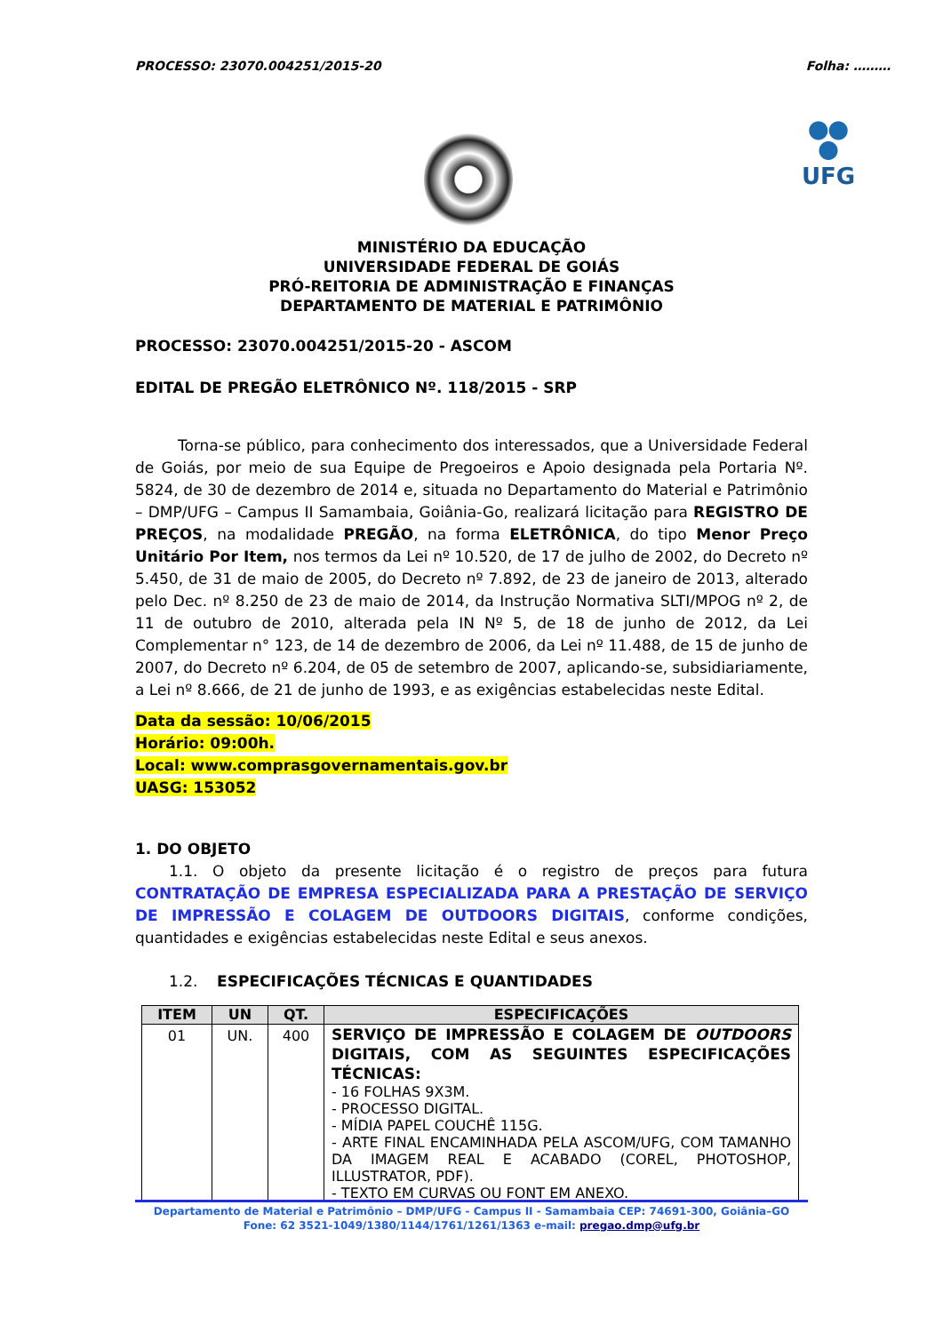PROCESSO: 23070.004251/2015-20 Folha: ………
UFG
MINISTÉRIO DA EDUCAÇÃO
UNIVERSIDADE FEDERAL DE GOIÁS
PRÓ-REITORIA DE ADMINISTRAÇÃO E FINANÇAS
DEPARTAMENTO DE MATERIAL E PATRIMÔNIO
PROCESSO: 23070.004251/2015-20 - ASCOM
EDITAL DE PREGÃO ELETRÔNICO Nº. 118/2015 - SRP
Torna-se público, para conhecimento dos interessados, que a Universidade Federal de Goiás, por meio de sua Equipe de Pregoeiros e Apoio designada pela Portaria Nº. 5824, de 30 de dezembro de 2014 e, situada no Departamento do Material e Patrimônio – DMP/UFG – Campus II Samambaia, Goiânia-Go, realizará licitação para REGISTRO DE PREÇOS, na modalidade PREGÃO, na forma ELETRÔNICA, do tipo Menor Preço Unitário Por Item, nos termos da Lei nº 10.520, de 17 de julho de 2002, do Decreto nº 5.450, de 31 de maio de 2005, do Decreto nº 7.892, de 23 de janeiro de 2013, alterado pelo Dec. nº 8.250 de 23 de maio de 2014, da Instrução Normativa SLTI/MPOG nº 2, de 11 de outubro de 2010, alterada pela IN Nº 5, de 18 de junho de 2012, da Lei Complementar n° 123, de 14 de dezembro de 2006, da Lei nº 11.488, de 15 de junho de 2007, do Decreto nº 6.204, de 05 de setembro de 2007, aplicando-se, subsidiariamente, a Lei nº 8.666, de 21 de junho de 1993, e as exigências estabelecidas neste Edital.
Data da sessão: 10/06/2015
Horário: 09:00h.
Local: www.comprasgovernamentais.gov.br
UASG: 153052
1. DO OBJETO
1.1. O objeto da presente licitação é o registro de preços para futura CONTRATAÇÃO DE EMPRESA ESPECIALIZADA PARA A PRESTAÇÃO DE SERVIÇO DE IMPRESSÃO E COLAGEM DE OUTDOORS DIGITAIS, conforme condições, quantidades e exigências estabelecidas neste Edital e seus anexos.
1.2. ESPECIFICAÇÕES TÉCNICAS E QUANTIDADES
| ITEM | UN | QT. | ESPECIFICAÇÕES |
| --- | --- | --- | --- |
| 01 | UN. | 400 | SERVIÇO DE IMPRESSÃO E COLAGEM DE OUTDOORS DIGITAIS, COM AS SEGUINTES ESPECIFICAÇÕES TÉCNICAS: - 16 FOLHAS 9X3M. - PROCESSO DIGITAL. - MÍDIA PAPEL COUCHÊ 115G. - ARTE FINAL ENCAMINHADA PELA ASCOM/UFG, COM TAMANHO DA IMAGEM REAL E ACABADO (COREL, PHOTOSHOP, ILLUSTRATOR, PDF). - TEXTO EM CURVAS OU FONT EM ANEXO. |
Departamento de Material e Patrimônio – DMP/UFG - Campus II - Samambaia CEP: 74691-300, Goiânia–GO
Fone: 62 3521-1049/1380/1144/1761/1261/1363 e-mail: pregao.dmp@ufg.br